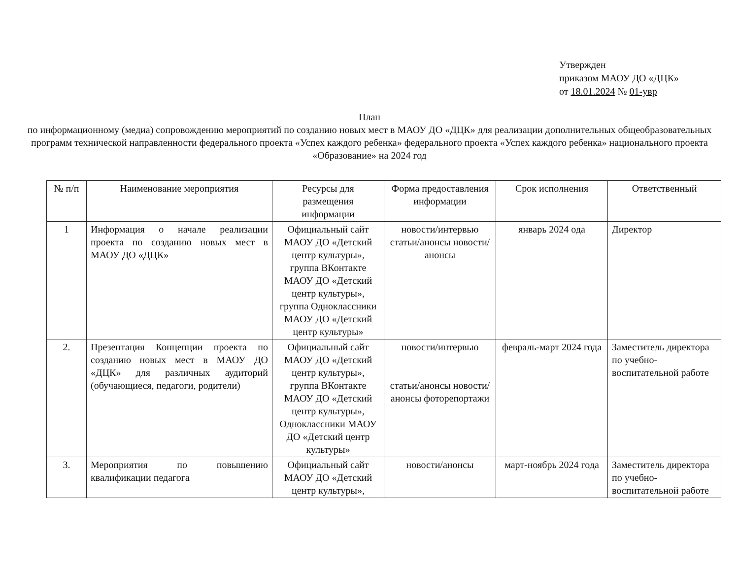Утвержден
приказом МАОУ ДО «ДЦК»
от 18.01.2024 № 01-увр
План
по информационному (медиа) сопровождению мероприятий по созданию новых мест в МАОУ ДО «ДЦК» для реализации дополнительных общеобразовательных программ технической направленности федерального проекта «Успех каждого ребенка» федерального проекта «Успех каждого ребенка» национального проекта «Образование» на 2024 год
| № п/п | Наименование мероприятия | Ресурсы для размещения информации | Форма предоставления информации | Срок исполнения | Ответственный |
| --- | --- | --- | --- | --- | --- |
| 1 | Информация о начале реализации проекта по созданию новых мест в МАОУ ДО «ДЦК» | Официальный сайт МАОУ ДО «Детский центр культуры», группа ВКонтакте МАОУ ДО «Детский центр культуры», группа Одноклассники МАОУ ДО «Детский центр культуры» | новости/интервью статьи/анонсы новости/анонсы | январь 2024 ода | Директор |
| 2. | Презентация Концепции проекта по созданию новых мест в МАОУ ДО «ДЦК» для различных аудиторий (обучающиеся, педагоги, родители) | Официальный сайт МАОУ ДО «Детский центр культуры», группа ВКонтакте МАОУ ДО «Детский центр культуры», Одноклассники МАОУ ДО «Детский центр культуры» | новости/интервью статьи/анонсы новости/анонсы фоторепортажи | февраль-март 2024 года | Заместитель директора по учебно-воспитательной работе |
| 3. | Мероприятия по повышению квалификации педагога | Официальный сайт МАОУ ДО «Детский центр культуры», | новости/анонсы | март-ноябрь 2024 года | Заместитель директора по учебно-воспитательной работе |